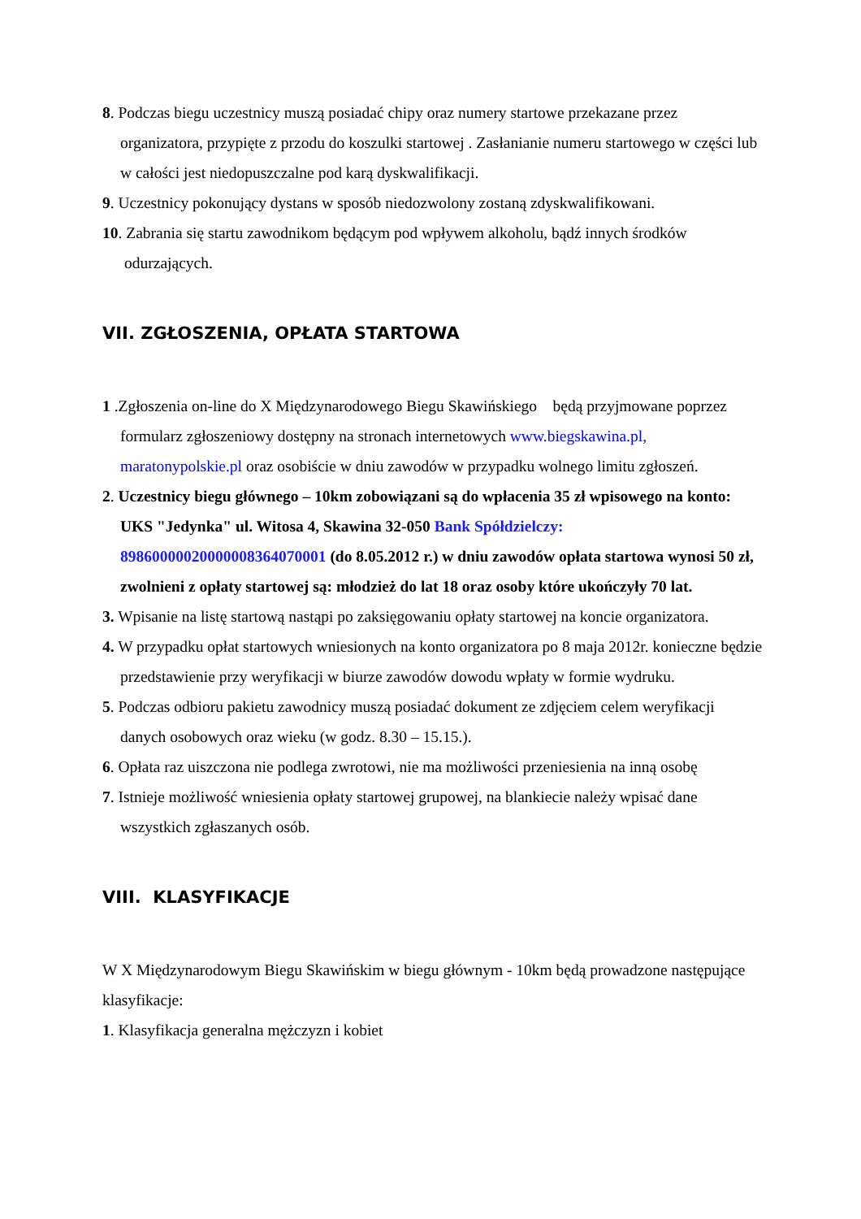8. Podczas biegu uczestnicy muszą posiadać chipy oraz numery startowe przekazane przez organizatora, przypięte z przodu do koszulki startowej . Zasłanianie numeru startowego w części lub w całości jest niedopuszczalne pod karą dyskwalifikacji.
9. Uczestnicy pokonujący dystans w sposób niedozwolony zostaną zdyskwalifikowani.
10. Zabrania się startu zawodnikom będącym pod wpływem alkoholu, bądź innych środków odurzających.
VII. ZGŁOSZENIA, OPŁATA STARTOWA
1 .Zgłoszenia on-line do X Międzynarodowego Biegu Skawińskiego będą przyjmowane poprzez formularz zgłoszeniowy dostępny na stronach internetowych www.biegskawina.pl, maratonypolskie.pl oraz osobiście w dniu zawodów w przypadku wolnego limitu zgłoszeń.
2. Uczestnicy biegu głównego – 10km zobowiązani są do wpłacenia 35 zł wpisowego na konto: UKS "Jedynka" ul. Witosa 4, Skawina 32-050 Bank Spółdzielczy: 89860000020000008364070001 (do 8.05.2012 r.) w dniu zawodów opłata startowa wynosi 50 zł, zwolnieni z opłaty startowej są: młodzież do lat 18 oraz osoby które ukończyły 70 lat.
3. Wpisanie na listę startową nastąpi po zaksięgowaniu opłaty startowej na koncie organizatora.
4. W przypadku opłat startowych wniesionych na konto organizatora po 8 maja 2012r. konieczne będzie przedstawienie przy weryfikacji w biurze zawodów dowodu wpłaty w formie wydruku.
5. Podczas odbioru pakietu zawodnicy muszą posiadać dokument ze zdjęciem celem weryfikacji danych osobowych oraz wieku (w godz. 8.30 – 15.15.).
6. Opłata raz uiszczona nie podlega zwrotowi, nie ma możliwości przeniesienia na inną osobę
7. Istnieje możliwość wniesienia opłaty startowej grupowej, na blankiecie należy wpisać dane wszystkich zgłaszanych osób.
VIII. KLASYFIKACJE
W X Międzynarodowym Biegu Skawińskim w biegu głównym - 10km będą prowadzone następujące klasyfikacje:
1. Klasyfikacja generalna mężczyzn i kobiet